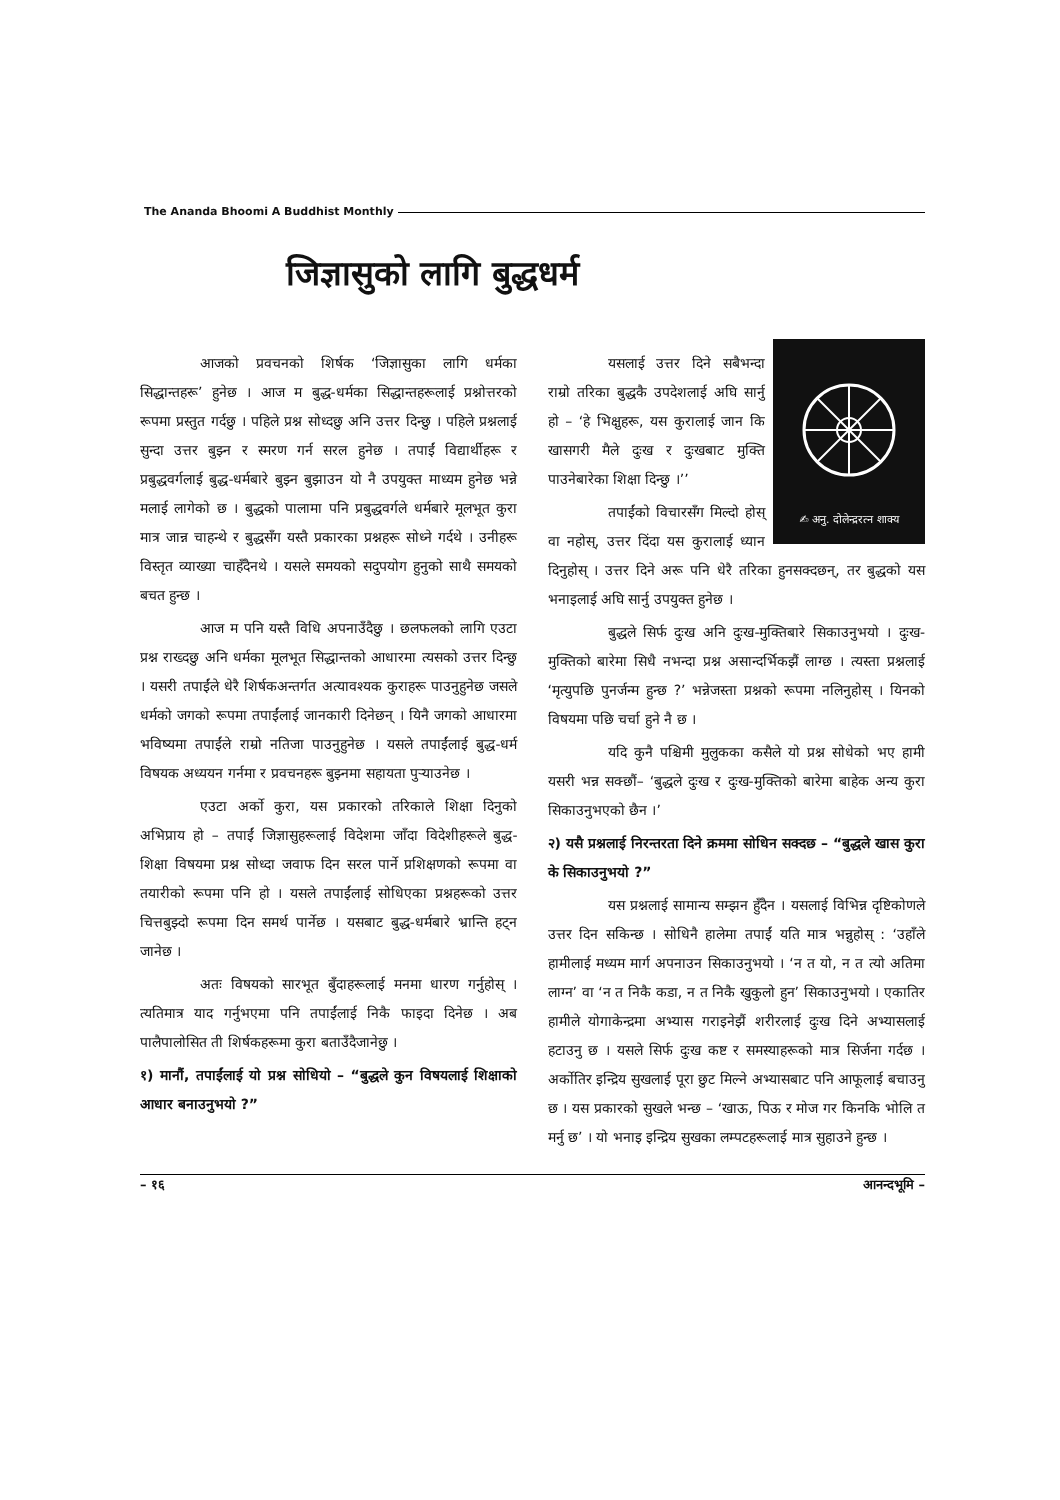The Ananda Bhoomi A Buddhist Monthly
जिज्ञासुको लागि बुद्धधर्म
आजको प्रवचनको शिर्षक ‘जिज्ञासुका लागि धर्मका सिद्धान्तहरू’ हुनेछ । आज म बुद्ध-धर्मका सिद्धान्तहरूलाई प्रश्नोत्तरको रूपमा प्रस्तुत गर्दछु । पहिले प्रश्न सोध्दछु अनि उत्तर दिन्छु । पहिले प्रश्नलाई सुन्दा उत्तर बुझ्न र स्मरण गर्न सरल हुनेछ । तपाईं विद्यार्थीहरू र प्रबुद्धवर्गलाई बुद्ध-धर्मबारे बुझ्न बुझाउन यो नै उपयुक्त माध्यम हुनेछ भन्ने मलाई लागेको छ । बुद्धको पालामा पनि प्रबुद्धवर्गले धर्मबारे मूलभूत कुरा मात्र जान्न चाहन्थे र बुद्धसँग यस्तै प्रकारका प्रश्नहरू सोध्ने गर्दथे । उनीहरू विस्तृत व्याख्या चाहँदैनथे । यसले समयको सदुपयोग हुनुको साथै समयको बचत हुन्छ ।
आज म पनि यस्तै विधि अपनाउँदैछु । छलफलको लागि एउटा प्रश्न राख्दछु अनि धर्मका मूलभूत सिद्धान्तको आधारमा त्यसको उत्तर दिन्छु । यसरी तपाईंले धेरै शिर्षकअन्तर्गत अत्यावश्यक कुराहरू पाउनुहुनेछ जसले धर्मको जगको रूपमा तपाईंलाई जानकारी दिनेछन् । यिनै जगको आधारमा भविष्यमा तपाईंले राम्रो नतिजा पाउनुहुनेछ । यसले तपाईंलाई बुद्ध-धर्म विषयक अध्ययन गर्नमा र प्रवचनहरू बुझ्नमा सहायता पुऱ्याउनेछ ।
एउटा अर्को कुरा, यस प्रकारको तरिकाले शिक्षा दिनुको अभिप्राय हो – तपाईं जिज्ञासुहरूलाई विदेशमा जाँदा विदेशीहरूले बुद्ध-शिक्षा विषयमा प्रश्न सोध्दा जवाफ दिन सरल पार्ने प्रशिक्षणको रूपमा वा तयारीको रूपमा पनि हो । यसले तपाईंलाई सोधिएका प्रश्नहरूको उत्तर चित्तबुझ्दो रूपमा दिन समर्थ पार्नेछ । यसबाट बुद्ध-धर्मबारे भ्रान्ति हट्न जानेछ ।
अतः विषयको सारभूत बुँदाहरूलाई मनमा धारण गर्नुहोस् । त्यतिमात्र याद गर्नुभएमा पनि तपाईंलाई निकै फाइदा दिनेछ । अब पालैपालोसित ती शिर्षकहरूमा कुरा बताउँदैजानेछु ।
१) मानौं, तपाईंलाई यो प्रश्न सोधियो – “बुद्धले कुन विषयलाई शिक्षाको आधार बनाउनुभयो ?”
✍ अनु. दोलेन्द्ररत्न शाक्य
यसलाई उत्तर दिने सबैभन्दा राम्रो तरिका बुद्धकै उपदेशलाई अघि सार्नु हो – ‘हे भिक्षुहरू, यस कुरालाई जान कि खासगरी मैले दुःख र दुःखबाट मुक्ति पाउनेबारेका शिक्षा दिन्छु ।’’
तपाईंको विचारसँग मिल्दो होस् वा नहोस्, उत्तर दिंदा यस कुरालाई ध्यान दिनुहोस् । उत्तर दिने अरू पनि धेरै तरिका हुनसक्दछन्, तर बुद्धको यस भनाइलाई अघि सार्नु उपयुक्त हुनेछ ।
बुद्धले सिर्फ दुःख अनि दुःख-मुक्तिबारे सिकाउनुभयो । दुःख-मुक्तिको बारेमा सिधै नभन्दा प्रश्न असान्दर्भिकझैं लाग्छ । त्यस्ता प्रश्नलाई ‘मृत्युपछि पुनर्जन्म हुन्छ ?’ भन्नेजस्ता प्रश्नको रूपमा नलिनुहोस् । यिनको विषयमा पछि चर्चा हुने नै छ ।
यदि कुनै पश्चिमी मुलुकका कसैले यो प्रश्न सोधेको भए हामी यसरी भन्न सक्छौं– ‘बुद्धले दुःख र दुःख-मुक्तिको बारेमा बाहेक अन्य कुरा सिकाउनुभएको छैन ।’
२) यसै प्रश्नलाई निरन्तरता दिने क्रममा सोधिन सक्दछ – “बुद्धले खास कुरा के सिकाउनुभयो ?”
यस प्रश्नलाई सामान्य सम्झन हुँदैन । यसलाई विभिन्न दृष्टिकोणले उत्तर दिन सकिन्छ । सोधिनै हालेमा तपाईं यति मात्र भन्नुहोस् : ‘उहाँले हामीलाई मध्यम मार्ग अपनाउन सिकाउनुभयो । ‘न त यो, न त त्यो अतिमा लाग्न’ वा ‘न त निकै कडा, न त निकै खुकुलो हुन’ सिकाउनुभयो । एकातिर हामीले योगाकेन्द्रमा अभ्यास गराइनेझैं शरीरलाई दुःख दिने अभ्यासलाई हटाउनु छ । यसले सिर्फ दुःख कष्ट र समस्याहरूको मात्र सिर्जना गर्दछ । अर्कोतिर इन्द्रिय सुखलाई पूरा छुट मिल्ने अभ्यासबाट पनि आफूलाई बचाउनु छ । यस प्रकारको सुखले भन्छ – ‘खाऊ, पिऊ र मोज गर किनकि भोलि त मर्नु छ’ । यो भनाइ इन्द्रिय सुखका लम्पटहरूलाई मात्र सुहाउने हुन्छ ।
– १६ आनन्दभूमि –